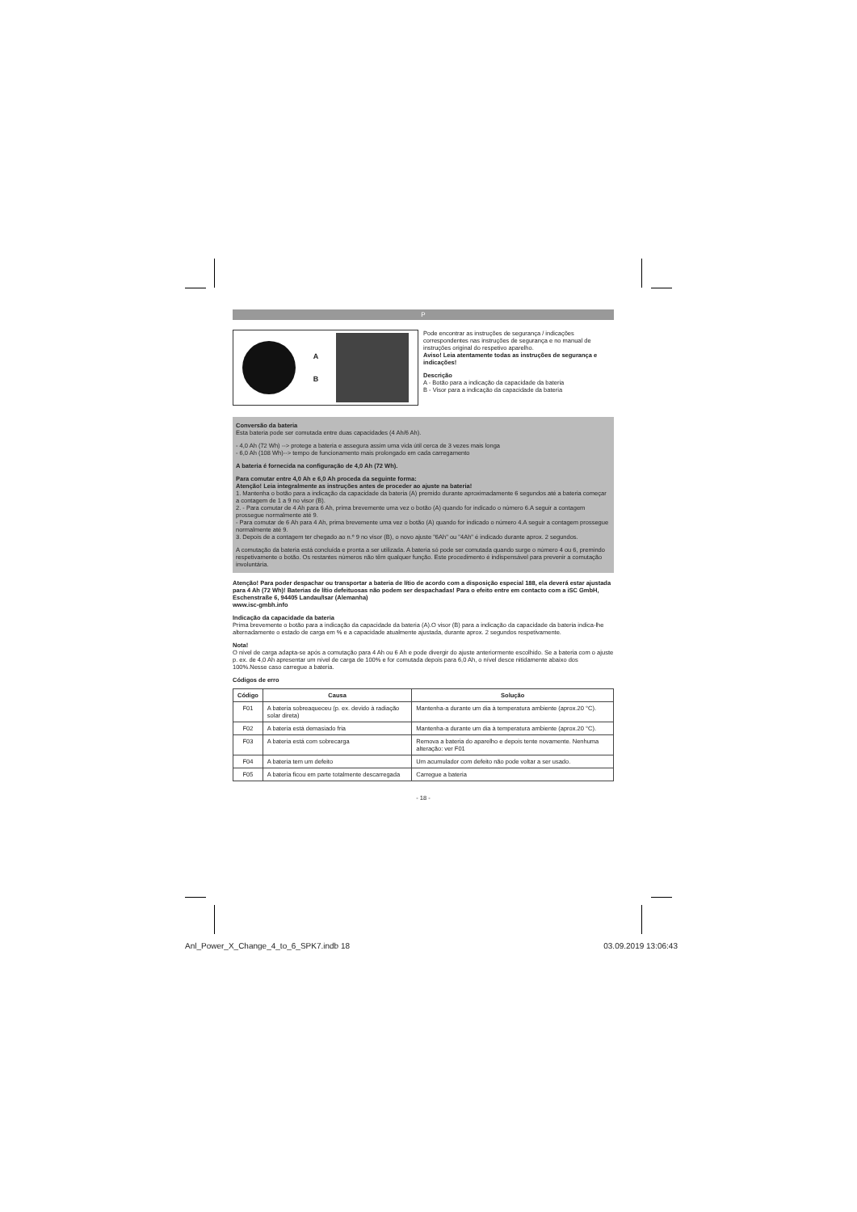P
A
B
Pode encontrar as instruções de segurança / indicações correspondentes nas instruções de segurança e no manual de instruções original do respetivo aparelho.
Aviso! Leia atentamente todas as instruções de segurança e indicações!
Descrição
A - Botão para a indicação da capacidade da bateria
B - Visor para a indicação da capacidade da bateria
Conversão da bateria
Esta bateria pode ser comutada entre duas capacidades (4 Ah/6 Ah).
- 4,0 Ah (72 Wh) --> protege a bateria e assegura assim uma vida útil cerca de 3 vezes mais longa
- 6,0 Ah (108 Wh)--> tempo de funcionamento mais prolongado em cada carregamento
A bateria é fornecida na configuração de 4,0 Ah (72 Wh).
Para comutar entre 4,0 Ah e 6,0 Ah proceda da seguinte forma:
Atenção! Leia integralmente as instruções antes de proceder ao ajuste na bateria!
1. Mantenha o botão para a indicação da capacidade da bateria (A) premido durante aproximadamente 6 segundos até a bateria começar a contagem de 1 a 9 no visor (B).
2. - Para comutar de 4 Ah para 6 Ah, prima brevemente uma vez o botão (A) quando for indicado o número 6.A seguir a contagem prossegue normalmente até 9.
- Para comutar de 6 Ah para 4 Ah, prima brevemente uma vez o botão (A) quando for indicado o número 4.A seguir a contagem prossegue normalmente até 9.
3. Depois de a contagem ter chegado ao n.º 9 no visor (B), o novo ajuste "6Ah" ou "4Ah" é indicado durante aprox. 2 segundos.
A comutação da bateria está concluída e pronta a ser utilizada. A bateria só pode ser comutada quando surge o número 4 ou 6, premindo respetivamente o botão. Os restantes números não têm qualquer função. Este procedimento é indispensável para prevenir a comutação involuntária.
Atenção! Para poder despachar ou transportar a bateria de lítio de acordo com a disposição especial 188, ela deverá estar ajustada para 4 Ah (72 Wh)! Baterias de lítio defeituosas não podem ser despachadas! Para o efeito entre em contacto com a iSC GmbH, Eschenstraße 6, 94405 Landau/Isar (Alemanha)
www.isc-gmbh.info
Indicação da capacidade da bateria
Prima brevemente o botão para a indicação da capacidade da bateria (A).O visor (B) para a indicação da capacidade da bateria indica-lhe alternadamente o estado de carga em % e a capacidade atualmente ajustada, durante aprox. 2 segundos respetivamente.
Nota!
O nível de carga adapta-se após a comutação para 4 Ah ou 6 Ah e pode divergir do ajuste anteriormente escolhido. Se a bateria com o ajuste p. ex. de 4,0 Ah apresentar um nível de carga de 100% e for comutada depois para 6,0 Ah, o nível desce nitidamente abaixo dos 100%.Nesse caso carregue a bateria.
Códigos de erro
| Código | Causa | Solução |
| --- | --- | --- |
| F01 | A bateria sobreaqueceu (p. ex. devido à radiação solar direta) | Mantenha-a durante um dia à temperatura ambiente (aprox.20 °C). |
| F02 | A bateria está demasiado fria | Mantenha-a durante um dia à temperatura ambiente (aprox.20 °C). |
| F03 | A bateria está com sobrecarga | Remova a bateria do aparelho e depois tente novamente. Nenhuma alteração: ver F01 |
| F04 | A bateria tem um defeito | Um acumulador com defeito não pode voltar a ser usado. |
| F05 | A bateria ficou em parte totalmente descarregada | Carregue a bateria |
- 18 -
Anl_Power_X_Change_4_to_6_SPK7.indb 18 03.09.2019 13:06:43